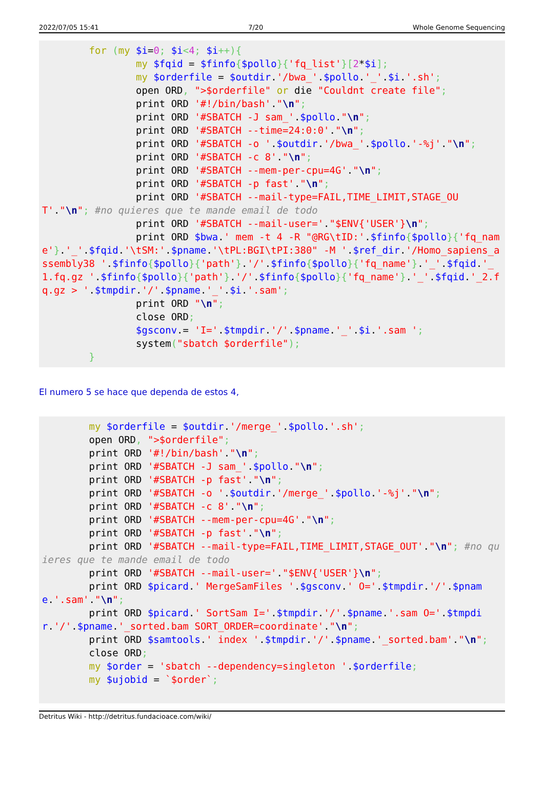2022/07/05 15:41 7/20 Whole Genome Sequencing
        for (my $i=0; $i<4; $i++){
                my $fqid = $finfo{$pollo}{'fq_list'}[2*$i];
                my $orderfile = $outdir.'/bwa_'.$pollo.'_'.$i.'.sh';
                open ORD, ">$orderfile" or die "Couldnt create file";
                print ORD '#!/bin/bash'."\n";
                print ORD '#SBATCH -J sam_'.$pollo."\n";
                print ORD '#SBATCH --time=24:0:0'."\n";
                print ORD '#SBATCH -o '.$outdir.'/bwa_'.$pollo.'-%j'."\n";
                print ORD '#SBATCH -c 8'."\n";
                print ORD '#SBATCH --mem-per-cpu=4G'."\n";
                print ORD '#SBATCH -p fast'."\n";
                print ORD '#SBATCH --mail-type=FAIL,TIME_LIMIT,STAGE_OUT'."\n"; #no quieres que te mande email de todo
                print ORD '#SBATCH --mail-user='."$ENV{'USER'}\n";
                print ORD $bwa.' mem -t 4 -R "@RG\tID:'.$finfo{$pollo}{'fq_name'}.'_'.$fqid.'\tSM:'.$pname.'\tPL:BGI\tPI:380" -M '.$ref_dir.'/Homo_sapiens_assembly38 '.$finfo{$pollo}{'path'}.'/'.$finfo{$pollo}{'fq_name'}.'_'.$fqid.'_1.fq.gz '.$finfo{$pollo}{'path'}.'/'.$finfo{$pollo}{'fq_name'}.'_'.$fqid.'_2.fq.gz > '.$tmpdir.'/'.$pname.'_'.$i.'.sam';
                print ORD "\n";
                close ORD;
                $gsconv.= 'I='.$tmpdir.'/'.$pname.'_'.$i.'.sam ';
                system("sbatch $orderfile");
        }
El numero 5 se hace que dependa de estos 4,
        my $orderfile = $outdir.'/merge_'.$pollo.'.sh';
        open ORD, ">$orderfile";
        print ORD '#!/bin/bash'."\n";
        print ORD '#SBATCH -J sam_'.$pollo."\n";
        print ORD '#SBATCH -p fast'."\n";
        print ORD '#SBATCH -o '.$outdir.'/merge_'.$pollo.'-%j'."\n";
        print ORD '#SBATCH -c 8'."\n";
        print ORD '#SBATCH --mem-per-cpu=4G'."\n";
        print ORD '#SBATCH -p fast'."\n";
        print ORD '#SBATCH --mail-type=FAIL,TIME_LIMIT,STAGE_OUT'."\n"; #no quieres que te mande email de todo
        print ORD '#SBATCH --mail-user='."$ENV{'USER'}\n";
        print ORD $picard.' MergeSamFiles '.$gsconv.' O='.$tmpdir.'/'.$pname.'.sam'."\n";
        print ORD $picard.' SortSam I='.$tmpdir.'/'.$pname.'.sam O='.$tmpdir.'/'.$pname.'_sorted.bam SORT_ORDER=coordinate'."\n";
        print ORD $samtools.' index '.$tmpdir.'/'.$pname.'_sorted.bam'."\n";
        close ORD;
        my $order = 'sbatch --dependency=singleton '.$orderfile;
        my $ujobid = `$order`;
Detritus Wiki - http://detritus.fundacioace.com/wiki/